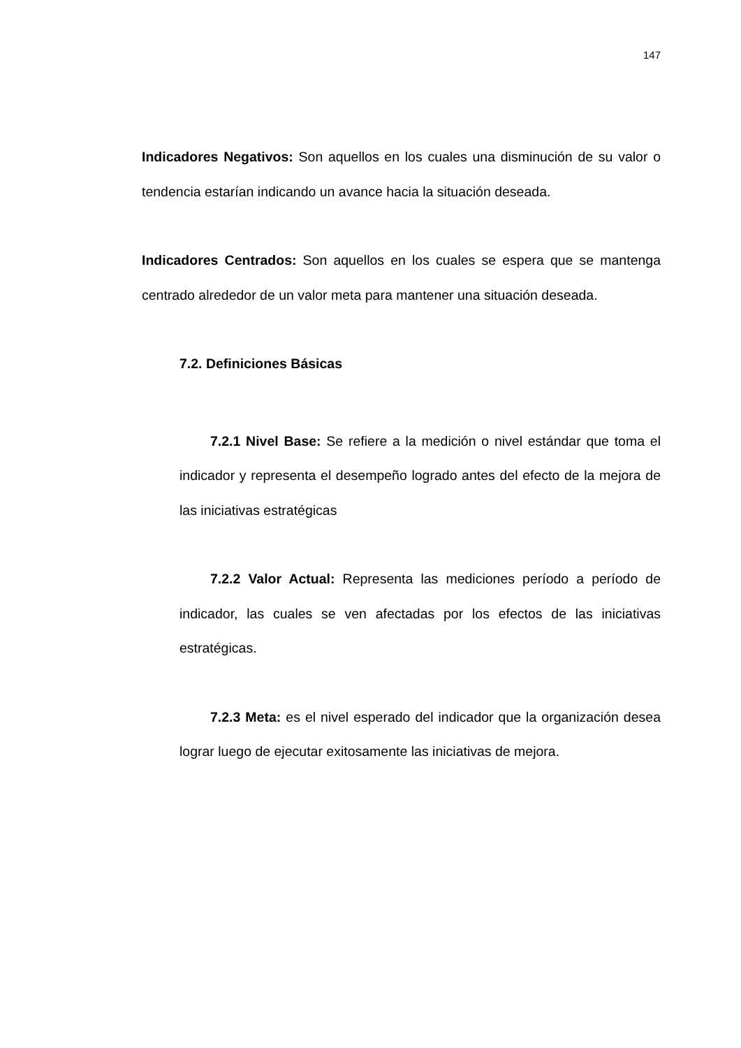147
Indicadores Negativos: Son aquellos en los cuales una disminución de su valor o tendencia estarían indicando un avance hacia la situación deseada.
Indicadores Centrados: Son aquellos en los cuales se espera que se mantenga centrado alrededor de un valor meta para mantener una situación deseada.
7.2. Definiciones Básicas
7.2.1 Nivel Base: Se refiere a la medición o nivel estándar que toma el indicador y representa el desempeño logrado antes del efecto de la mejora de las iniciativas estratégicas
7.2.2 Valor Actual: Representa las mediciones período a período de indicador, las cuales se ven afectadas por los efectos de las iniciativas estratégicas.
7.2.3 Meta: es el nivel esperado del indicador que la organización desea lograr luego de ejecutar exitosamente las iniciativas de mejora.